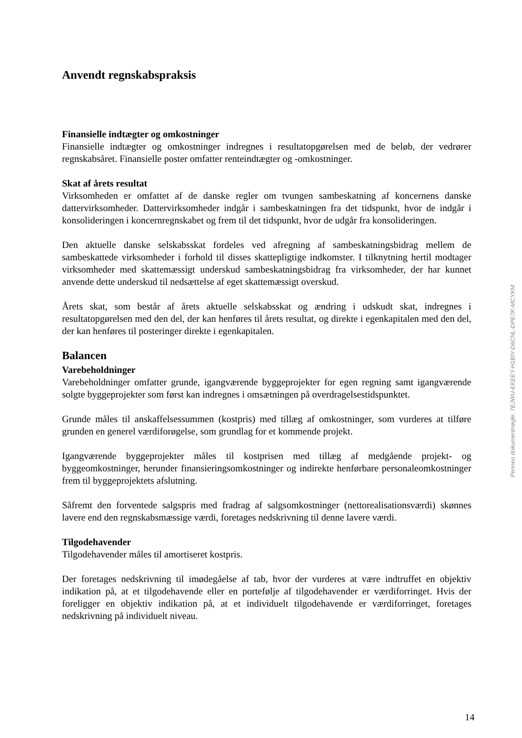Anvendt regnskabspraksis
Finansielle indtægter og omkostninger
Finansielle indtægter og omkostninger indregnes i resultatopgørelsen med de beløb, der vedrører regnskabsåret. Finansielle poster omfatter renteindtægter og -omkostninger.
Skat af årets resultat
Virksomheden er omfattet af de danske regler om tvungen sambeskatning af koncernens danske dattervirksomheder. Dattervirksomheder indgår i sambeskatningen fra det tidspunkt, hvor de indgår i konsolideringen i koncernregnskabet og frem til det tidspunkt, hvor de udgår fra konsolideringen.
Den aktuelle danske selskabsskat fordeles ved afregning af sambeskatningsbidrag mellem de sambeskattede virksomheder i forhold til disses skattepligtige indkomster. I tilknytning hertil modtager virksomheder med skattemæssigt underskud sambeskatningsbidrag fra virksomheder, der har kunnet anvende dette underskud til nedsættelse af eget skattemæssigt overskud.
Årets skat, som består af årets aktuelle selskabsskat og ændring i udskudt skat, indregnes i resultatopgørelsen med den del, der kan henføres til årets resultat, og direkte i egenkapitalen med den del, der kan henføres til posteringer direkte i egenkapitalen.
Balancen
Varebeholdninger
Varebeholdninger omfatter grunde, igangværende byggeprojekter for egen regning samt igangværende solgte byggeprojekter som først kan indregnes i omsætningen på overdragelsestidspunktet.
Grunde måles til anskaffelsessummen (kostpris) med tillæg af omkostninger, som vurderes at tilføre grunden en generel værdiforøgelse, som grundlag for et kommende projekt.
Igangværende byggeprojekter måles til kostprisen med tillæg af medgående projekt- og byggeomkostninger, herunder finansieringsomkostninger og indirekte henførbare personaleomkostninger frem til byggeprojektets afslutning.
Såfremt den forventede salgspris med fradrag af salgsomkostninger (nettorealisationsværdi) skønnes lavere end den regnskabsmæssige værdi, foretages nedskrivning til denne lavere værdi.
Tilgodehavender
Tilgodehavender måles til amortiseret kostpris.
Der foretages nedskrivning til imødegåelse af tab, hvor der vurderes at være indtruffet en objektiv indikation på, at et tilgodehavende eller en portefølje af tilgodehavender er værdiforringet. Hvis der foreligger en objektiv indikation på, at et individuelt tilgodehavende er værdiforringet, foretages nedskrivning på individuelt niveau.
Penneo dokumentnøgle: 7EJWU-EKEEY-H1BIY-D6CNL-DPE7K-MCYKM
14